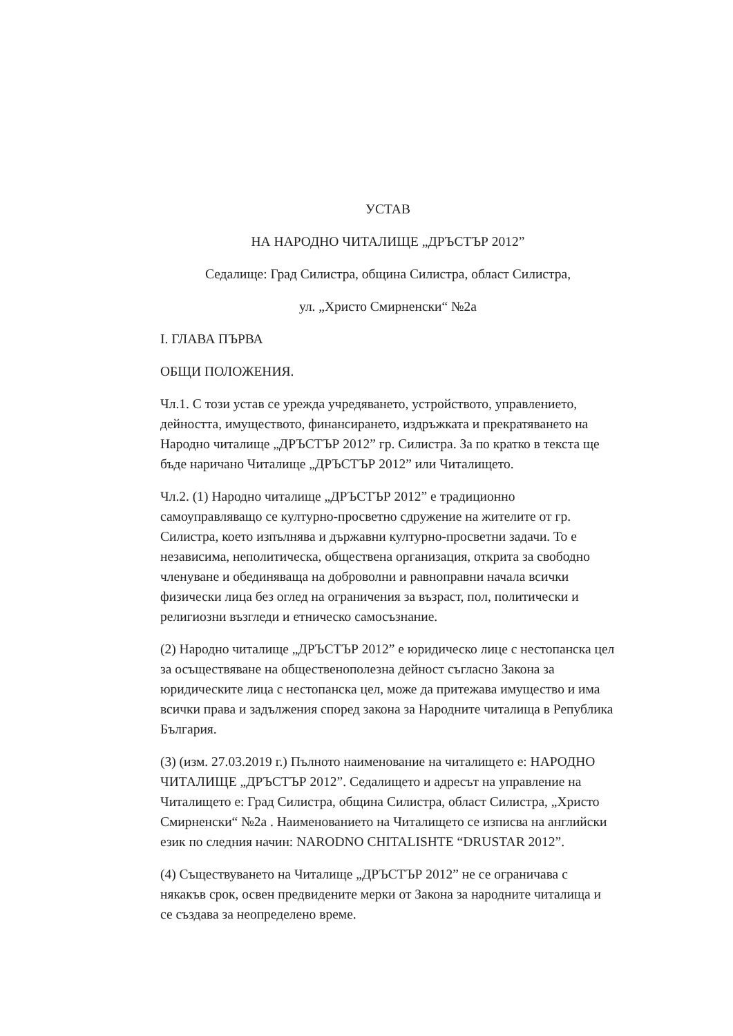УСТАВ
НА НАРОДНО ЧИТАЛИЩЕ „ДРЪСТЪР 2012”
Седалище: Град Силистра, община Силистра, област Силистра,
ул. „Христо Смирненски“ №2а
I. ГЛАВА ПЪРВА
ОБЩИ ПОЛОЖЕНИЯ.
Чл.1. С този устав се урежда учредяването, устройството, управлението, дейността, имуществото, финансирането, издръжката и прекратяването на Народно читалище „ДРЪСТЪР 2012” гр. Силистра. За по кратко в текста ще бъде наричано Читалище „ДРЪСТЪР 2012” или Читалището.
Чл.2. (1) Народно читалище „ДРЪСТЪР 2012” е традиционно самоуправляващо се културно-просветно сдружение на жителите от гр. Силистра, което изпълнява и държавни културно-просветни задачи. То е независима, неполитическа, обществена организация, открита за свободно членуване и обединяваща на доброволни и равноправни начала всички физически лица без оглед на ограничения за възраст, пол, политически и религиозни възгледи и етническо самосъзнание.
(2) Народно читалище „ДРЪСТЪР 2012” е юридическо лице с нестопанска цел за осъществяване на общественополезна дейност съгласно Закона за юридическите лица с нестопанска цел, може да притежава имущество и има всички права и задължения според закона за Народните читалища в Република България.
(3) (изм. 27.03.2019 г.) Пълното наименование на читалището е: НАРОДНО ЧИТАЛИЩЕ „ДРЪСТЪР 2012”. Седалището и адресът на управление на Читалището е: Град Силистра, община Силистра, област Силистра, „Христо Смирненски“ №2а . Наименованието на Читалището се изписва на английски език по следния начин: NARODNO CHITALISHTE “DRUSTAR 2012”.
(4) Съществуването на Читалище „ДРЪСТЪР 2012” не се ограничава с някакъв срок, освен предвидените мерки от Закона за народните читалища и се създава за неопределено време.